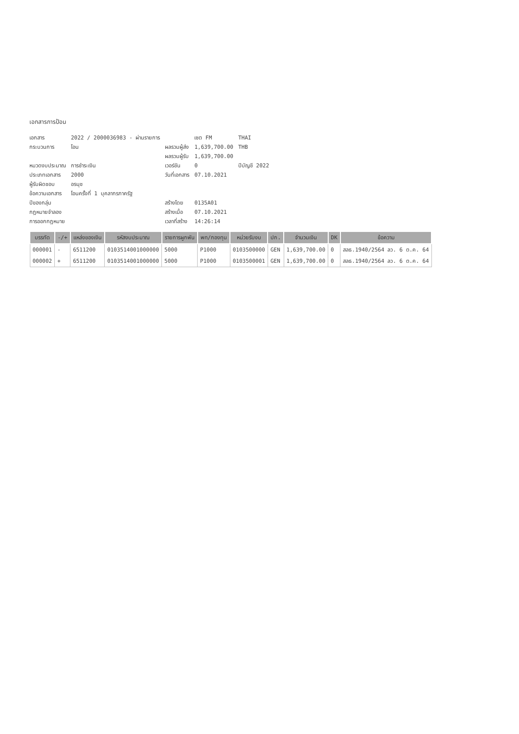เอกสารการป้อน
| เอกสาร | 2022 / 2000036983 - ผ่านรายการ | | เซต FM | THAI |
| กระบวนการ | โอน | ผลรวมผู้ส่ง | 1,639,700.00 | THB |
| | | ผลรวมผู้รับ | 1,639,700.00 | |
| หมวดงบประมาณ | การชำระเงิน | เวอร์ชัน | 0 | ปีบัญชี 2022 |
| ประเภทเอกสาร | 2000 | วันที่เอกสาร | 07.10.2021 | |
| ผู้รับผิดชอบ | อรนุช | | | |
| ข้อความเอกสาร | โอนครั้งที่ 1 บุคลากรภาครัฐ | | | |
| ปีของกลุ่ม | | สร้างโดย | 0135A01 | |
| กฎหมายจำลอง | | สร้างเมื่อ | 07.10.2021 | |
| การออกกฎหมาย | | เวลาที่สร้าง | 14:26:14 | |
| บรรทัด | -/+ | แหล่งของเงิน | รหัสงบประมาณ | รายการผูกพัน | พท/กองทุน | หน่วยรับงบ | ปก. | จำนวนเงิน | DK | ข้อความ |
| --- | --- | --- | --- | --- | --- | --- | --- | --- | --- | --- |
| 000001 | - | 6511200 | 0103514001000000 | 5000 | P1000 | 0103500000 | GEN | 1,639,700.00 | 0 | สลธ.1940/2564 ลว. 6 ต.ค. 64 |
| 000002 | + | 6511200 | 0103514001000000 | 5000 | P1000 | 0103500001 | GEN | 1,639,700.00 | 0 | สลธ.1940/2564 ลว. 6 ต.ค. 64 |